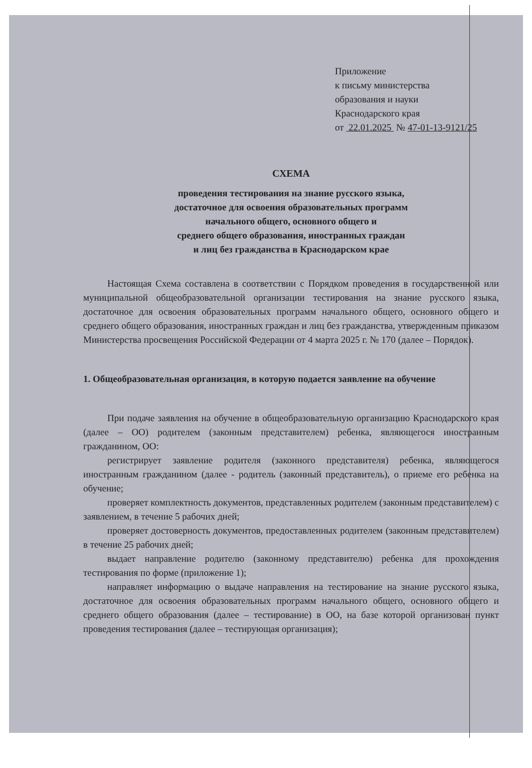Приложение
к письму министерства
образования и науки
Краснодарского края
от 22.01.2025 № 47-01-13-9121/25
СХЕМА
проведения тестирования на знание русского языка,
достаточное для освоения образовательных программ
начального общего, основного общего и
среднего общего образования, иностранных граждан
и лиц без гражданства в Краснодарском крае
Настоящая Схема составлена в соответствии с Порядком проведения в государственной или муниципальной общеобразовательной организации тестирования на знание русского языка, достаточное для освоения образовательных программ начального общего, основного общего и среднего общего образования, иностранных граждан и лиц без гражданства, утвержденным приказом Министерства просвещения Российской Федерации от 4 марта 2025 г. № 170 (далее – Порядок).
1. Общеобразовательная организация, в которую подается заявление на обучение
При подаче заявления на обучение в общеобразовательную организацию Краснодарского края (далее – ОО) родителем (законным представителем) ребенка, являющегося иностранным гражданином, ОО:
регистрирует заявление родителя (законного представителя) ребенка, являющегося иностранным гражданином (далее - родитель (законный представитель), о приеме его ребенка на обучение;
проверяет комплектность документов, представленных родителем (законным представителем) с заявлением, в течение 5 рабочих дней;
проверяет достоверность документов, предоставленных родителем (законным представителем) в течение 25 рабочих дней;
выдает направление родителю (законному представителю) ребенка для прохождения тестирования по форме (приложение 1);
направляет информацию о выдаче направления на тестирование на знание русского языка, достаточное для освоения образовательных программ начального общего, основного общего и среднего общего образования (далее – тестирование) в ОО, на базе которой организован пункт проведения тестирования (далее – тестирующая организация);